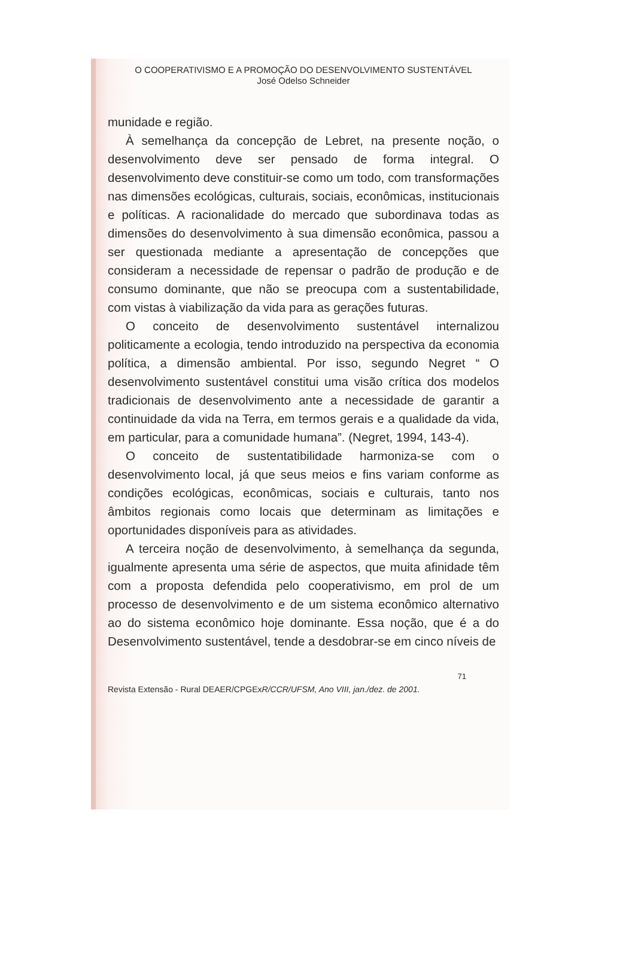O COOPERATIVISMO E A PROMOÇÃO DO DESENVOLVIMENTO SUSTENTÁVEL
José Odelso Schneider
munidade e região.
À semelhança da concepção de Lebret, na presente noção, o desenvolvimento deve ser pensado de forma integral. O desenvolvimento deve constituir-se como um todo, com transformações nas dimensões ecológicas, culturais, sociais, econômicas, institucionais e políticas. A racionalidade do mercado que subordinava todas as dimensões do desenvolvimento à sua dimensão econômica, passou a ser questionada mediante a apresentação de concepções que consideram a necessidade de repensar o padrão de produção e de consumo dominante, que não se preocupa com a sustentabilidade, com vistas à viabilização da vida para as gerações futuras.
O conceito de desenvolvimento sustentável internalizou politicamente a ecologia, tendo introduzido na perspectiva da economia política, a dimensão ambiental. Por isso, segundo Negret “ O desenvolvimento sustentável constitui uma visão crítica dos modelos tradicionais de desenvolvimento ante a necessidade de garantir a continuidade da vida na Terra, em termos gerais e a qualidade da vida, em particular, para a comunidade humana”. (Negret, 1994, 143-4).
O conceito de sustentatibilidade harmoniza-se com o desenvolvimento local, já que seus meios e fins variam conforme as condições ecológicas, econômicas, sociais e culturais, tanto nos âmbitos regionais como locais que determinam as limitações e oportunidades disponíveis para as atividades.
A terceira noção de desenvolvimento, à semelhança da segunda, igualmente apresenta uma série de aspectos, que muita afinidade têm com a proposta defendida pelo cooperativismo, em prol de um processo de desenvolvimento e de um sistema econômico alternativo ao do sistema econômico hoje dominante. Essa noção, que é a do Desenvolvimento sustentável, tende a desdobrar-se em cinco níveis de
71
Revista Extensão - Rural DEAER/CPGExR/CCR/UFSM, Ano VIII, jan./dez. de 2001.